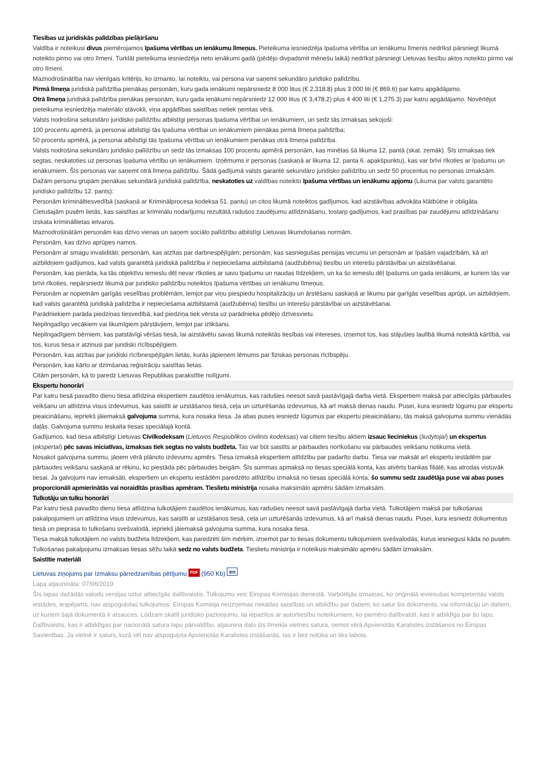Tiesības uz juridiskās palīdzības piešķiršanu
Valdība ir noteikusi divus piemērojamos īpašuma vērtības un ienākumu līmeņus. Pieteikuma iesniedzēja īpašuma vērtība un ienākumu līmenis nedrīkst pārsniegt likumā noteikto pirmo vai otro līmeni. Turklāt pieteikuma iesniedzēja neto ienākumi gadā (pēdējo divpadsmit mēnešu laikā) nedrīkst pārsniegt Lietuvas tiesību aktos noteikto pirmo vai otro līmeni.
Maznodrošinātība nav vienīgais kritērijs, ko izmanto, lai noteiktu, vai persona var saņemt sekundāro juridisko palīdzību.
Pirmā līmeņa juridiskā palīdzība pienākas personām, kuru gada ienākumi nepārsniedz 8 000 litus (€ 2,318.8) plus 3 000 liti (€ 869.6) par katru apgādājamo.
Otrā līmeņa juridiskā palīdzība pienākas personām, kuru gada ienākumi nepārsniedz 12 000 litus (€ 3,478.2) plus 4 400 liti (€ 1,275.3) par katru apgādājamo. Novērtējot pieteikuma iesniedzēja materiālo stāvokli, viņa apgādības saistības netiek ņemtas vērā.
Valsts nodrošina sekundāro juridisko palīdzību atbilstīgi personas īpašuma vērtībai un ienākumiem, un sedz tās izmaksas sekojoši:
100 procentu apmērā, ja personai atbilstīgi tās īpašuma vērtībai un ienākumiem pienākas pirmā līmeņa palīdzība;
50 procentu apmērā, ja personai atbilstīgi tās īpašuma vērtībai un ienākumiem pienākas otrā līmeņa palīdzība.
Valsts nodrošina sekundāro juridisko palīdzību un sedz tās izmaksas 100 procentu apmērā personām, kas minētas šā likuma 12. pantā (skat. zemāk). Šīs izmaksas tiek segtas, neskatoties uz personas īpašuma vērtību un ienākumiem. Izņēmums ir personas (saskaņā ar likuma 12. panta 6. apakšpunktu), kas var brīvi rīkoties ar īpašumu un ienākumiem. Šīs personas var saņemt otrā līmeņa palīdzību. Šādā gadījumā valsts garantē sekundāro juridisko palīdzību un sedz 50 procentus no personas izmaksām.
Dažām personu grupām pienākas sekundārā juridiskā palīdzība, neskatoties uz valdības noteikto īpašuma vērtības un ienākumu apjomu (Likuma par valsts garantēto juridisko palīdzību 12. pants):
Personām krimināltiesvedībā (saskaņā ar Kriminālprocesa kodeksa 51. pantu) un citos likumā noteiktos gadījumos, kad aizstāvības advokāta klātbūtne ir obligāta.
Cietušajām pusēm lietās, kas saistītas ar kriminālu nodarījumu rezultātā radušos zaudējumu atlīdzināšanu, tostarp gadījumos, kad prasības par zaudējumu atlīdzināšanu izskata krimināllietas ietvaros.
Maznodrošinātām personām kas dzīvo vienas un saņem sociālo palīdzību atbilstīgi Lietuvas likumdošanas normām.
Personām, kas dzīvo aprūpes namos.
Personām ar smagu invaliditāti; personām, kas atzītas par darbnespējīgām; personām, kas sasniegušas pensijas vecumu un personām ar īpašām vajadzībām, kā arī aizbildņiem gadījumos, kad valsts garantētā juridiskā palīdzība ir nepieciešama aizbilstamā (audžubērna) tiesību un interešu pārstāvībai un aizstāvēšanai.
Personām, kas pierāda, ka tās objektīvu iemeslu dēļ nevar rīkoties ar savu īpašumu un naudas līdzekļiem, un ka šo iemeslu dēļ īpašums un gada ienākumi, ar kuriem tās var brīvi rīkoties, nepārsniedz likumā par juridisko palīdzību noteiktos īpašuma vērtības un ienākumu līmeņus.
Personām ar nopietnām garīgās veselības problēmām, lemjot par viņu piespiedu hospitalizāciju un ārstēšanu saskaņā ar likumu par garīgās veselības aprūpi, un aizbildņiem, kad valsts garantētā juridiskā palīdzība ir nepieciešama aizbilstamā (audžubērna) tiesību un interešu pārstāvībai un aizstāvēšanai.
Parādniekiem parāda piedziņas tiesvedībā, kad piedziņa tiek vērsta uz parādnieka pēdējo dzīvesvietu.
Nepilngadīgo vecākiem vai likumīgiem pārstāvjiem, lemjot par izlikšanu.
Nepilngadīgiem bērniem, kas patstāvīgi vēršas tiesā, lai aizstāvētu savas likumā noteiktās tiesības vai intereses, izņemot tos, kas stājušies laulībā likumā noteiktā kārtībā, vai tos, kurus tiesa ir atzinusi par juridiski rīcībspējīgiem.
Personām, kas atzītas par juridiski rīcībnespējīgām lietās, kurās jāpieņem lēmums par fiziskas personas rīcībspēju.
Personām, kas kārto ar dzimšanas reģistrāciju saistītas lietas.
Citām personām, kā to paredz Lietuvas Republikas parakstītie nolīgumi.
Ekspertu honorāri
Par katru tiesā pavadīto dienu tiesa atlīdzina ekspertiem zaudētos ienākumus, kas radušies neesot savā pastāvīgajā darba vietā. Ekspertiem maksā par attiecīgās pārbaudes veikšanu un atlīdzina visus izdevumus, kas saistīti ar uzstāšanos tiesā, ceļa un uzturēšanās izdevumus, kā arī maksā dienas naudu. Pusei, kura iesniedz lūgumu par ekspertu pieaicināšanu, iepriekš jāiemaksā galvojuma summa, kura nosaka tiesa. Ja abas puses iesniedz lūgumus par ekspertu pieaicināšanu, tās maksā galvojuma summu vienādās daļās. Galvojuma summu ieskaita tiesas speciālajā kontā.
Gadījumos, kad tiesa atbilstīgi Lietuvas Civilkodeksam (Lietuvos Respublikos civilinis kodeksas) vai citiem tiesību aktiem izsauc lieciniekus (liudytojai) un ekspertus (ekspertai) pēc savas iniciatīvas, izmaksas tiek segtas no valsts budžeta. Tas var būt saistīts ar pārbaudes norīkošanu vai pārbaudes veikšanu notikuma vietā.
Nosakot galvojuma summu, jāņem vērā plānoto izdevumu apmērs. Tiesa izmaksā ekspertiem atlīdzību par padarīto darbu. Tiesa var maksāt arī ekspertu iestādēm par pārbaudes veikšanu saskaņā ar rēķinu, ko piestāda pēc pārbaudes beigām. Šīs summas apmaksā no tiesas speciālā konta, kas atvērts bankas filiālē, kas atrodas vistuvāk tiesai. Ja galvojumi nav iemaksāti, ekspertiem un ekspertu iestādēm paredzēto atlīdzību izmaksā no tiesas speciālā konta, šo summu sedz zaudētāja puse vai abas puses proporcionāli apmierinātās vai noraidītās prasības apmēram. Tieslietu ministrija nosaka maksimālo apmēru šādām izmaksām.
Tulkotāju un tulku honorāri
Par katru tiesā pavadīto dienu tiesa atlīdzina tulkotājiem zaudētos ienākumus, kas radušies neesot savā pastāvīgajā darba vietā. Tulkotājiem maksā par tulkošanas pakalpojumiem un atlīdzina visus izdevumus, kas saistīti ar uzstāšanos tiesā, ceļa un uzturēšanās izdevumus, kā arī maksā dienas naudu. Pusei, kura iesniedz dokumentus tiesā un pieprasa to tulkošanu svešvalodā, iepriekš jāiemaksā galvojuma summa, kura nosaka tiesa.
Tiesa maksā tulkotājiem no valsts budžeta līdzekļiem, kas paredzēti šim mērķim, izņemot par to tiesas dokumentu tulkojumiem svešvalodās, kurus iesniegusi kāda no pusēm. Tulkošanas pakalpojumu izmaksas tiesas sēžu laikā sedz no valsts budžeta. Tieslietu ministrija ir noteikusi maksimālo apmēru šādām izmaksām.
Saistītie materiāli
Lietuvas ziņojums par Izmaksu pārredzamības pētījumu PDF (950 Kb) en
Lapa atjaunināta: 07/06/2019
Šīs lapas dažādās valodu versijas uztur attiecīgās dalībvalstis. Tulkojumu veic Eiropas Komisijas dienestā. Varbūtējās izmaiņas, ko oriģinālā ieviesušas kompetentās valsts iestādes, iespējams, nav atspoguļotas tulkojumos. Eiropas Komisija neuzņemas nekādas saistības un atbildību par datiem, ko satur šis dokuments, vai informāciju un datiem, uz kuriem šajā dokumentā ir atsauces. Lūdzam skatīt juridisko paziņojumu, lai iepazītos ar autortiesību noteikumiem, ko piemēro dalībvalstī, kas ir atbildīga par šo lapu.
Dalībvalstis, kas ir atbildīgas par nacionālā satura lapu pārvaldību, atjaunina daļu šīs tīmekļa vietnes satura, ņemot vērā Apvienotās Karalistes izstāšanos no Eiropas Savienības. Ja vietnē ir saturs, kurā vēl nav atspoguļota Apvienotās Karalistes izstāšanās, tas ir bez nolūka un tiks labots.